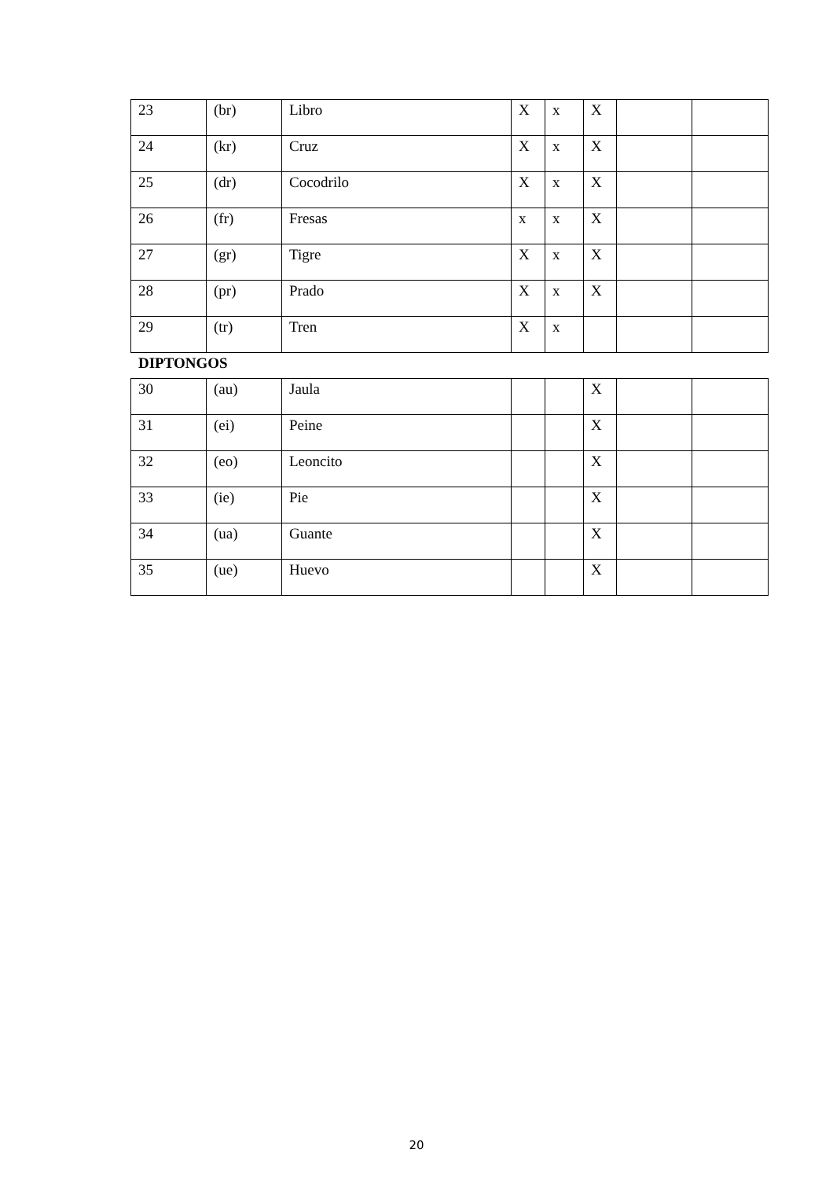| 23 | (br) | Libro | X | x | X | | |
| 24 | (kr) | Cruz | X | x | X | | |
| 25 | (dr) | Cocodrilo | X | x | X | | |
| 26 | (fr) | Fresas | x | x | X | | |
| 27 | (gr) | Tigre | X | x | X | | |
| 28 | (pr) | Prado | X | x | X | | |
| 29 | (tr) | Tren | X | x | | | |
DIPTONGOS
| 30 | (au) | Jaula | | | X | | |
| 31 | (ei) | Peine | | | X | | |
| 32 | (eo) | Leoncito | | | X | | |
| 33 | (ie) | Pie | | | X | | |
| 34 | (ua) | Guante | | | X | | |
| 35 | (ue) | Huevo | | | X | | |
20